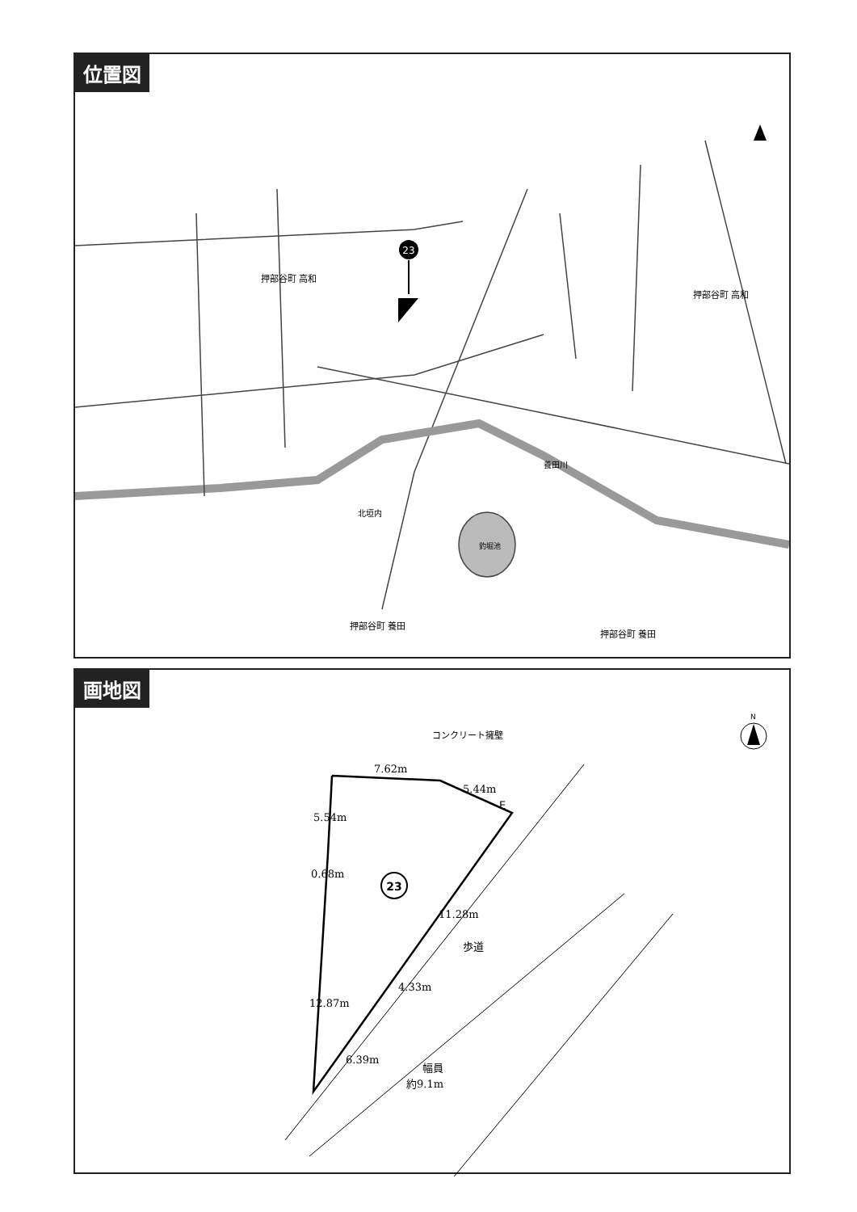位置図
23
押部谷町 高和
押部谷町 高和
北垣内
押部谷町 養田
押部谷町 養田
養田川
釣堀池
画地図
N
コンクリート擁壁
7.62m
5.44m
5.54m
0.68m
11.28m
4.33m
12.87m
6.39m
E
歩道
幅員
約9.1m
23